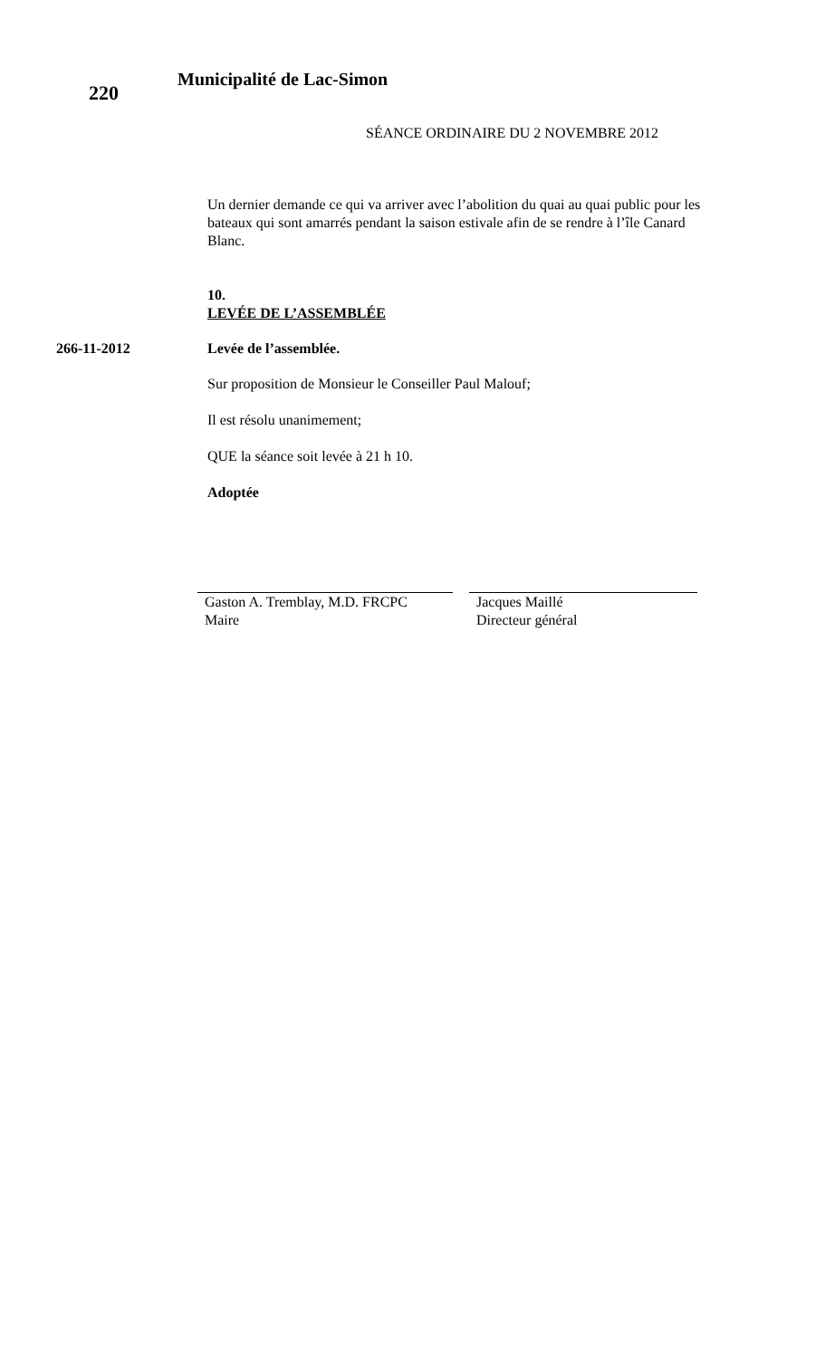220
Municipalité de Lac-Simon
SÉANCE ORDINAIRE DU 2 NOVEMBRE 2012
Un dernier demande ce qui va arriver avec l’abolition du quai au quai public pour les bateaux qui sont amarrés pendant la saison estivale afin de se rendre à l’île Canard Blanc.
10.
LEVÉE DE L’ASSEMBLÉE
266-11-2012 Levée de l’assemblée.
Sur proposition de Monsieur le Conseiller Paul Malouf;
Il est résolu unanimement;
QUE la séance soit levée à 21 h 10.
Adoptée
Gaston A. Tremblay, M.D. FRCPC
Maire
Jacques Maillé
Directeur général